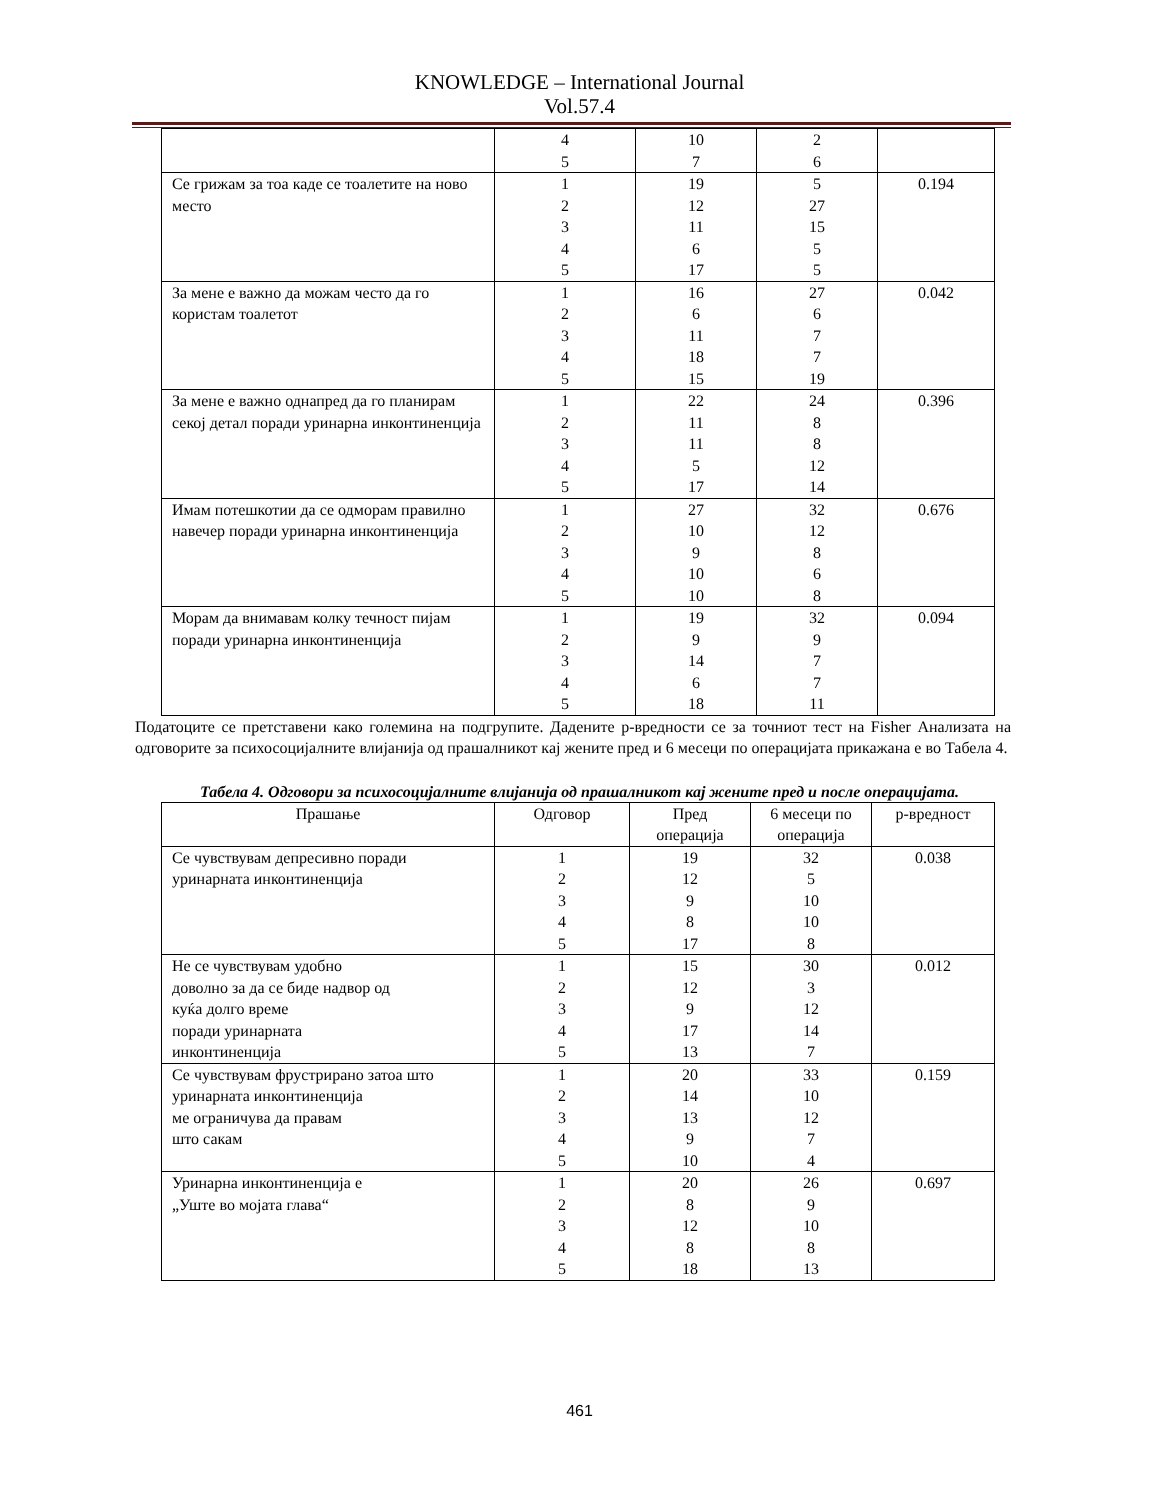KNOWLEDGE – International Journal
Vol.57.4
| | 4 5 | 10 7 | 2 6 | |
| Се грижам за тоа каде се тоалетите на ново место | 1 2 3 4 5 | 19 12 11 6 17 | 5 27 15 5 5 | 0.194 |
| За мене е важно да можам често да го користам тоалетот | 1 2 3 4 5 | 16 6 11 18 15 | 27 6 7 7 19 | 0.042 |
| За мене е важно однапред да го планирам секој детал поради уринарна инконтиненција | 1 2 3 4 5 | 22 11 11 5 17 | 24 8 8 12 14 | 0.396 |
| Имам потешкотии да се одморам правилно навечер поради уринарна инконтиненција | 1 2 3 4 5 | 27 10 9 10 10 | 32 12 8 6 8 | 0.676 |
| Морам да внимавам колку течност пијам поради уринарна инконтиненција | 1 2 3 4 5 | 19 9 14 6 18 | 32 9 7 7 11 | 0.094 |
Податоците се претставени како големина на подгрупите. Дадените p-вредности се за точниот тест на Fisher Анализата на одговорите за психосоцијалните влијанија од прашалникот кај жените пред и 6 месеци по операцијата прикажана е во Табела 4.
Табела 4. Одговори за психосоцијалните влијанија од прашалникот кај жените пред и после операцијата.
| Прашање | Одговор | Пред операција | 6 месеци по операција | p-вредност |
| --- | --- | --- | --- | --- |
| Се чувствувам депресивно поради уринарната инконтиненција | 1 2 3 4 5 | 19 12 9 8 17 | 32 5 10 10 8 | 0.038 |
| Не се чувствувам удобно доволно за да се биде надвор од куќа долго време поради уринарната инконтиненција | 1 2 3 4 5 | 15 12 9 17 13 | 30 3 12 14 7 | 0.012 |
| Се чувствувам фрустрирано затоа што уринарната инконтиненција ме ограничува да правам што сакам | 1 2 3 4 5 | 20 14 13 9 10 | 33 10 12 7 4 | 0.159 |
| Уринарна инконтиненција е „Уште во мојата глава“ | 1 2 3 4 5 | 20 8 12 8 18 | 26 9 10 8 13 | 0.697 |
461